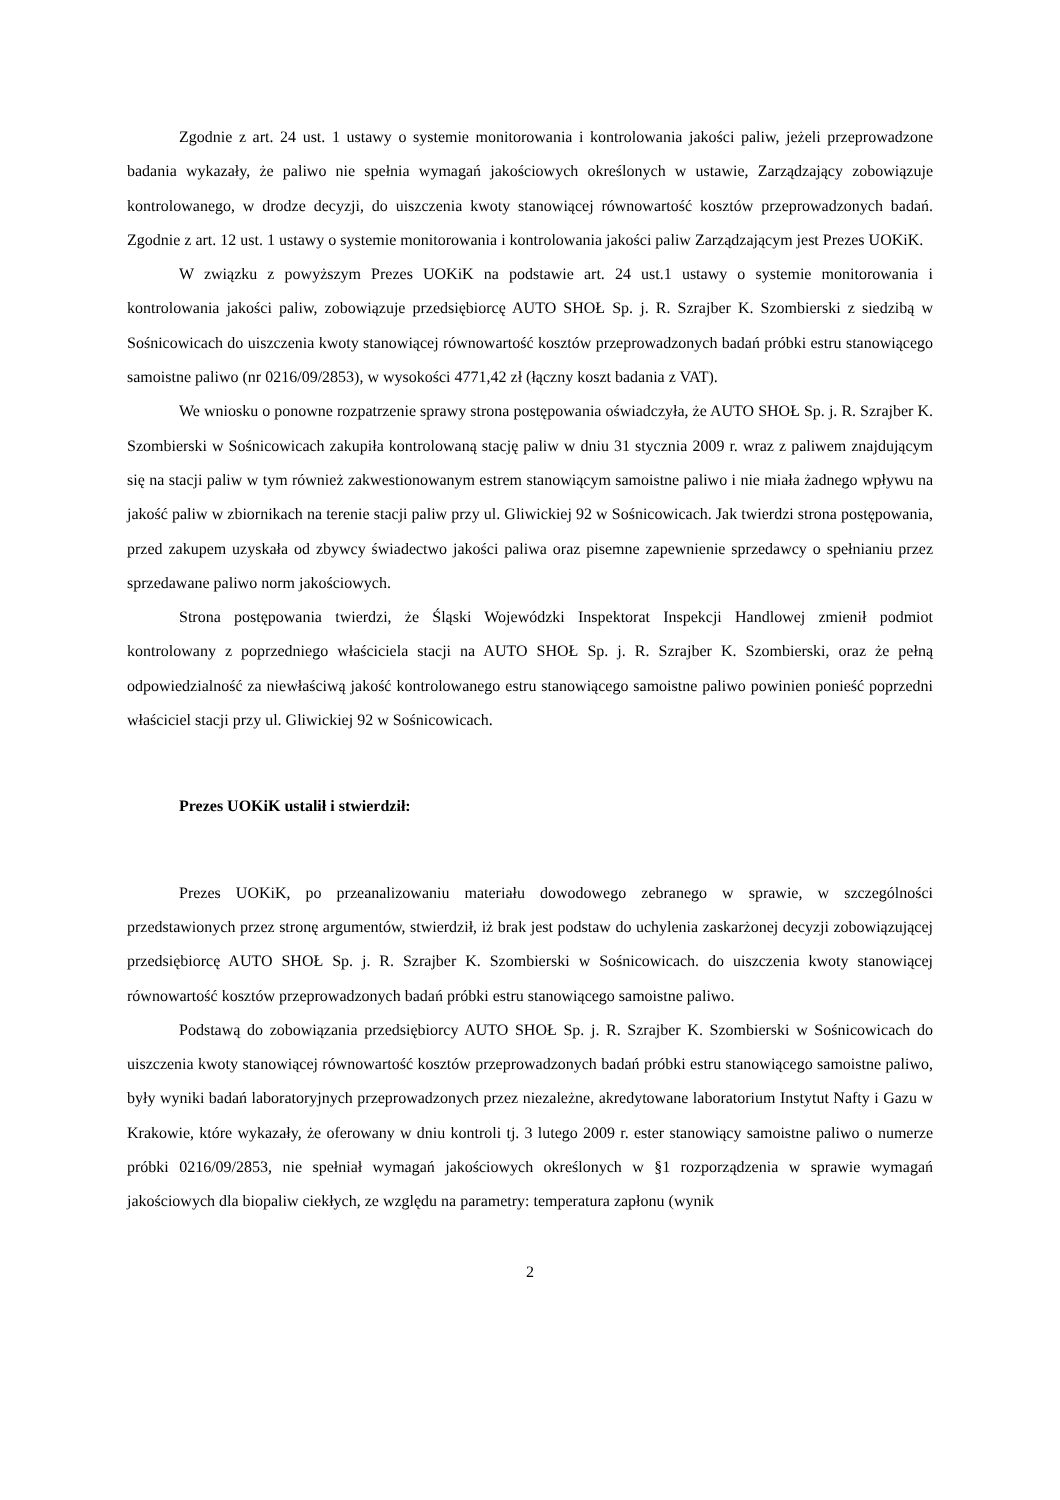Zgodnie z art. 24 ust. 1 ustawy o systemie monitorowania i kontrolowania jakości paliw, jeżeli przeprowadzone badania wykazały, że paliwo nie spełnia wymagań jakościowych określonych w ustawie, Zarządzający zobowiązuje kontrolowanego, w drodze decyzji, do uiszczenia kwoty stanowiącej równowartość kosztów przeprowadzonych badań. Zgodnie z art. 12 ust. 1 ustawy o systemie monitorowania i kontrolowania jakości paliw Zarządzającym jest Prezes UOKiK.
W związku z powyższym Prezes UOKiK na podstawie art. 24 ust.1 ustawy o systemie monitorowania i kontrolowania jakości paliw, zobowiązuje przedsiębiorcę AUTO SHOŁ Sp. j. R. Szrajber K. Szombierski z siedzibą w Sośnicowicach do uiszczenia kwoty stanowiącej równowartość kosztów przeprowadzonych badań próbki estru stanowiącego samoistne paliwo (nr 0216/09/2853), w wysokości 4771,42 zł (łączny koszt badania z VAT).
We wniosku o ponowne rozpatrzenie sprawy strona postępowania oświadczyła, że AUTO SHOŁ Sp. j. R. Szrajber K. Szombierski w Sośnicowicach zakupiła kontrolowaną stację paliw w dniu 31 stycznia 2009 r. wraz z paliwem znajdującym się na stacji paliw w tym również zakwestionowanym estrem stanowiącym samoistne paliwo i nie miała żadnego wpływu na jakość paliw w zbiornikach na terenie stacji paliw przy ul. Gliwickiej 92 w Sośnicowicach. Jak twierdzi strona postępowania, przed zakupem uzyskała od zbywcy świadectwo jakości paliwa oraz pisemne zapewnienie sprzedawcy o spełnianiu przez sprzedawane paliwo norm jakościowych.
Strona postępowania twierdzi, że Śląski Wojewódzki Inspektorat Inspekcji Handlowej zmienił podmiot kontrolowany z poprzedniego właściciela stacji na AUTO SHOŁ Sp. j. R. Szrajber K. Szombierski, oraz że pełną odpowiedzialność za niewłaściwą jakość kontrolowanego estru stanowiącego samoistne paliwo powinien ponieść poprzedni właściciel stacji przy ul. Gliwickiej 92 w Sośnicowicach.
Prezes UOKiK ustalił i stwierdził:
Prezes UOKiK, po przeanalizowaniu materiału dowodowego zebranego w sprawie, w szczególności przedstawionych przez stronę argumentów, stwierdził, iż brak jest podstaw do uchylenia zaskarżonej decyzji zobowiązującej przedsiębiorcę AUTO SHOŁ Sp. j. R. Szrajber K. Szombierski w Sośnicowicach. do uiszczenia kwoty stanowiącej równowartość kosztów przeprowadzonych badań próbki estru stanowiącego samoistne paliwo.
Podstawą do zobowiązania przedsiębiorcy AUTO SHOŁ Sp. j. R. Szrajber K. Szombierski w Sośnicowicach do uiszczenia kwoty stanowiącej równowartość kosztów przeprowadzonych badań próbki estru stanowiącego samoistne paliwo, były wyniki badań laboratoryjnych przeprowadzonych przez niezależne, akredytowane laboratorium Instytut Nafty i Gazu w Krakowie, które wykazały, że oferowany w dniu kontroli tj. 3 lutego 2009 r. ester stanowiący samoistne paliwo o numerze próbki 0216/09/2853, nie spełniał wymagań jakościowych określonych w §1 rozporządzenia w sprawie wymagań jakościowych dla biopaliw ciekłych, ze względu na parametry: temperatura zapłonu (wynik
2